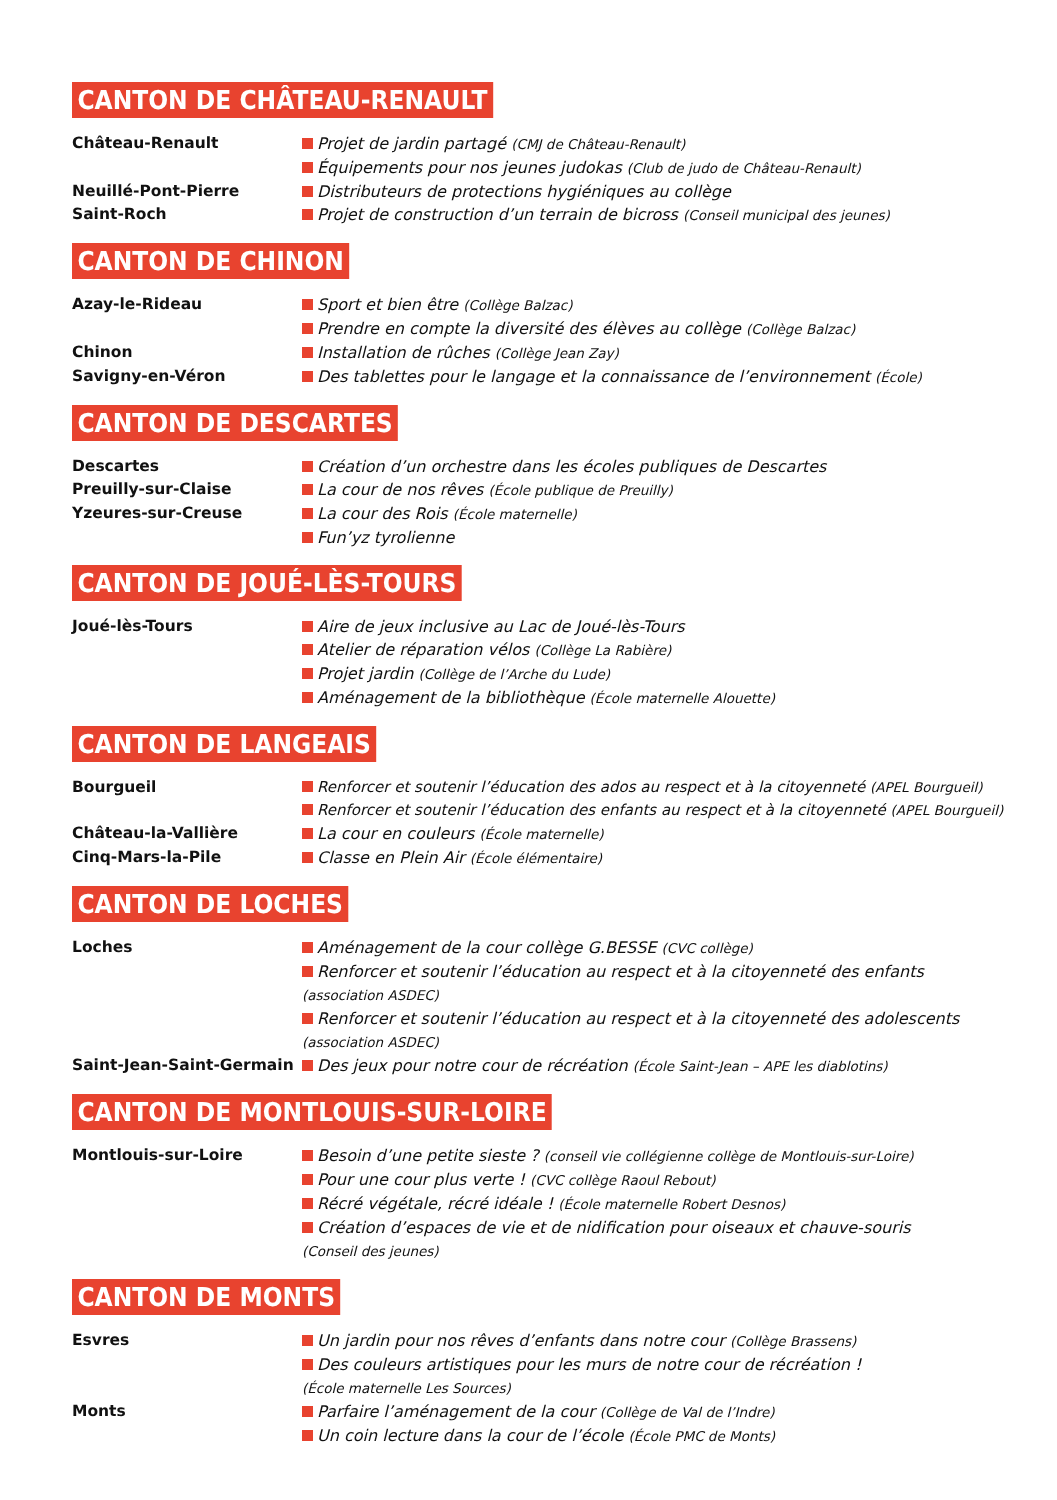CANTON DE CHÂTEAU-RENAULT
Château-Renault Projet de jardin partagé (CMJ de Château-Renault)
Équipements pour nos jeunes judokas (Club de judo de Château-Renault)
Neuillé-Pont-Pierre Distributeurs de protections hygiéniques au collège
Saint-Roch Projet de construction d’un terrain de bicross (Conseil municipal des jeunes)
CANTON DE CHINON
Azay-le-Rideau Sport et bien être (Collège Balzac)
Prendre en compte la diversité des élèves au collège (Collège Balzac)
Chinon Installation de rûches (Collège Jean Zay)
Savigny-en-Véron Des tablettes pour le langage et la connaissance de l’environnement (École)
CANTON DE DESCARTES
Descartes Création d’un orchestre dans les écoles publiques de Descartes
Preuilly-sur-Claise La cour de nos rêves (École publique de Preuilly)
Yzeures-sur-Creuse La cour des Rois (École maternelle)
Fun’yz tyrolienne
CANTON DE JOUÉ-LÈS-TOURS
Joué-lès-Tours Aire de jeux inclusive au Lac de Joué-lès-Tours
Atelier de réparation vélos (Collège La Rabière)
Projet jardin (Collège de l’Arche du Lude)
Aménagement de la bibliothèque (École maternelle Alouette)
CANTON DE LANGEAIS
Bourgueil Renforcer et soutenir l’éducation des ados au respect et à la citoyenneté (APEL Bourgueil)
Renforcer et soutenir l’éducation des enfants au respect et à la citoyenneté (APEL Bourgueil)
Château-la-Vallière La cour en couleurs (École maternelle)
Cinq-Mars-la-Pile Classe en Plein Air (École élémentaire)
CANTON DE LOCHES
Loches Aménagement de la cour collège G.BESSE (CVC collège)
Renforcer et soutenir l’éducation au respect et à la citoyenneté des enfants
(association ASDEC)
Renforcer et soutenir l’éducation au respect et à la citoyenneté des adolescents
(association ASDEC)
Saint-Jean-Saint-Germain Des jeux pour notre cour de récréation (École Saint-Jean – APE les diablotins)
CANTON DE MONTLOUIS-SUR-LOIRE
Montlouis-sur-Loire Besoin d’une petite sieste ? (conseil vie collégienne collège de Montlouis-sur-Loire)
Pour une cour plus verte ! (CVC collège Raoul Rebout)
Récré végétale, récré idéale ! (École maternelle Robert Desnos)
Création d’espaces de vie et de nidification pour oiseaux et chauve-souris
(Conseil des jeunes)
CANTON DE MONTS
Esvres Un jardin pour nos rêves d’enfants dans notre cour (Collège Brassens)
Des couleurs artistiques pour les murs de notre cour de récréation !
(École maternelle Les Sources)
Monts Parfaire l’aménagement de la cour (Collège de Val de l’Indre)
Un coin lecture dans la cour de l’école (École PMC de Monts)